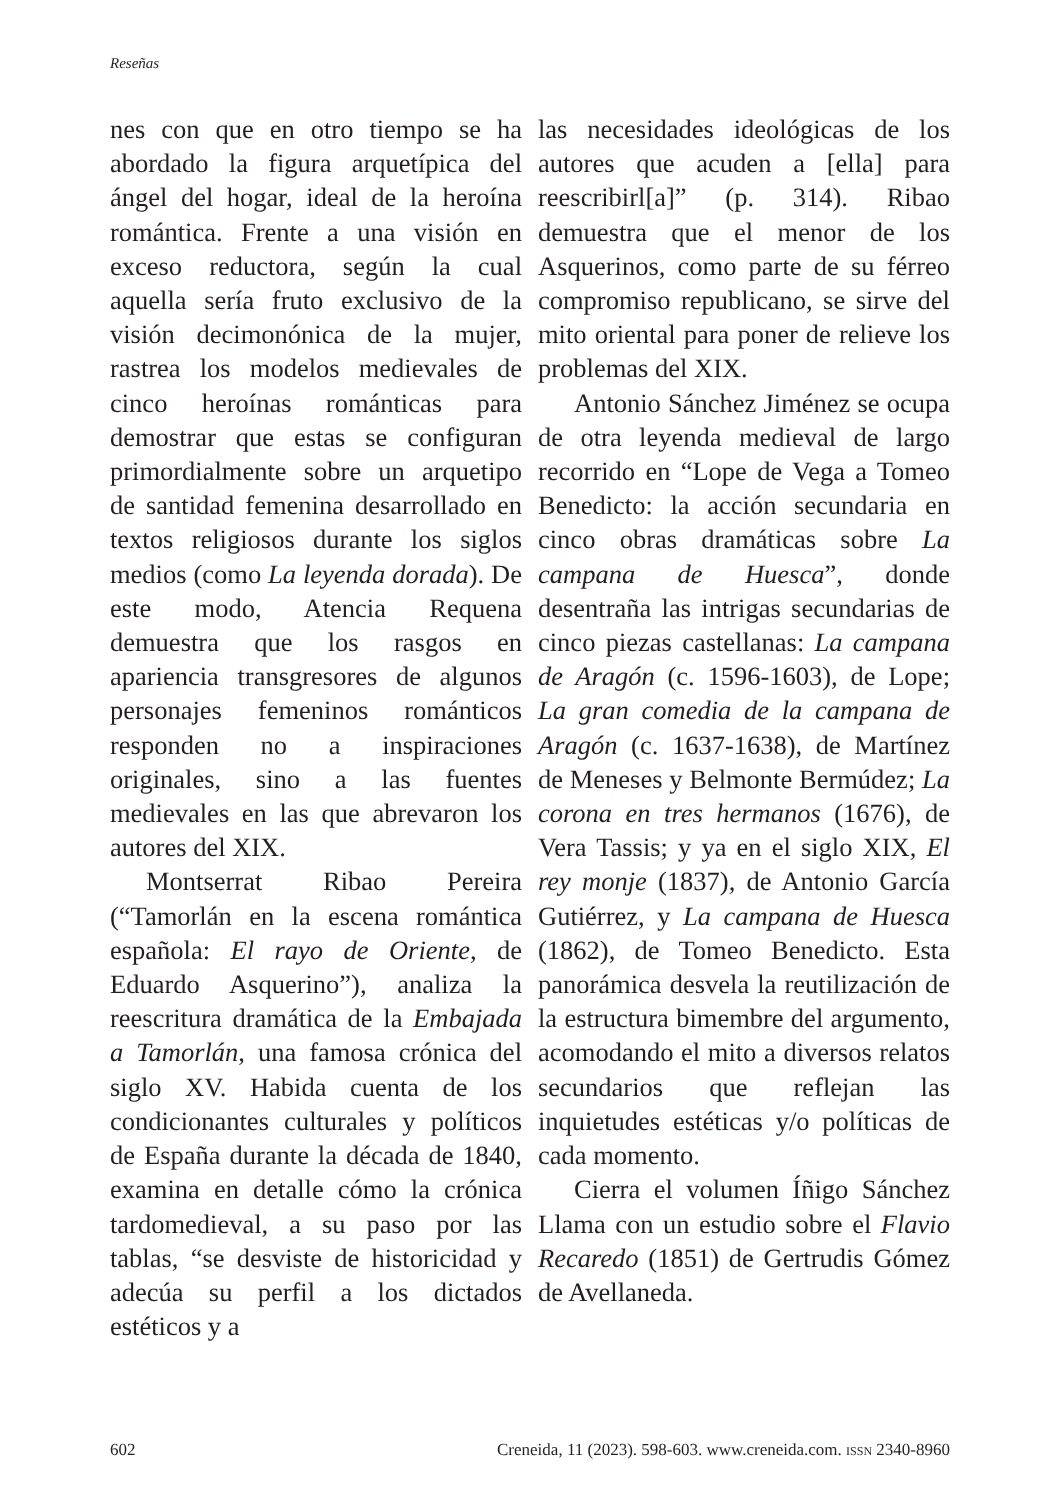Reseñas
nes con que en otro tiempo se ha abordado la figura arquetípica del ángel del hogar, ideal de la heroína romántica. Frente a una visión en exceso reductora, según la cual aquella sería fruto exclusivo de la visión decimonónica de la mujer, rastrea los modelos medievales de cinco heroínas románticas para demostrar que estas se configuran primordialmente sobre un arquetipo de santidad femenina desarrollado en textos religiosos durante los siglos medios (como La leyenda dorada). De este modo, Atencia Requena demuestra que los rasgos en apariencia transgresores de algunos personajes femeninos románticos responden no a inspiraciones originales, sino a las fuentes medievales en las que abrevaron los autores del XIX.
Montserrat Ribao Pereira (“Tamorlán en la escena romántica española: El rayo de Oriente, de Eduardo Asquerino”), analiza la reescritura dramática de la Embajada a Tamorlán, una famosa crónica del siglo XV. Habida cuenta de los condicionantes culturales y políticos de España durante la década de 1840, examina en detalle cómo la crónica tardomedieval, a su paso por las tablas, “se desviste de historicidad y adecúa su perfil a los dictados estéticos y a
las necesidades ideológicas de los autores que acuden a [ella] para reescribirl[a]” (p. 314). Ribao demuestra que el menor de los Asquerinos, como parte de su férreo compromiso republicano, se sirve del mito oriental para poner de relieve los problemas del XIX.
Antonio Sánchez Jiménez se ocupa de otra leyenda medieval de largo recorrido en “Lope de Vega a Tomeo Benedicto: la acción secundaria en cinco obras dramáticas sobre La campana de Huesca”, donde desentraña las intrigas secundarias de cinco piezas castellanas: La campana de Aragón (c. 1596-1603), de Lope; La gran comedia de la campana de Aragón (c. 1637-1638), de Martínez de Meneses y Belmonte Bermúdez; La corona en tres hermanos (1676), de Vera Tassis; y ya en el siglo XIX, El rey monje (1837), de Antonio García Gutiérrez, y La campana de Huesca (1862), de Tomeo Benedicto. Esta panorámica desvela la reutilización de la estructura bimembre del argumento, acomodando el mito a diversos relatos secundarios que reflejan las inquietudes estéticas y/o políticas de cada momento.
Cierra el volumen Íñigo Sánchez Llama con un estudio sobre el Flavio Recaredo (1851) de Gertrudis Gómez de Avellaneda.
602 Creneida, 11 (2023). 598-603. www.creneida.com. ISSN 2340-8960